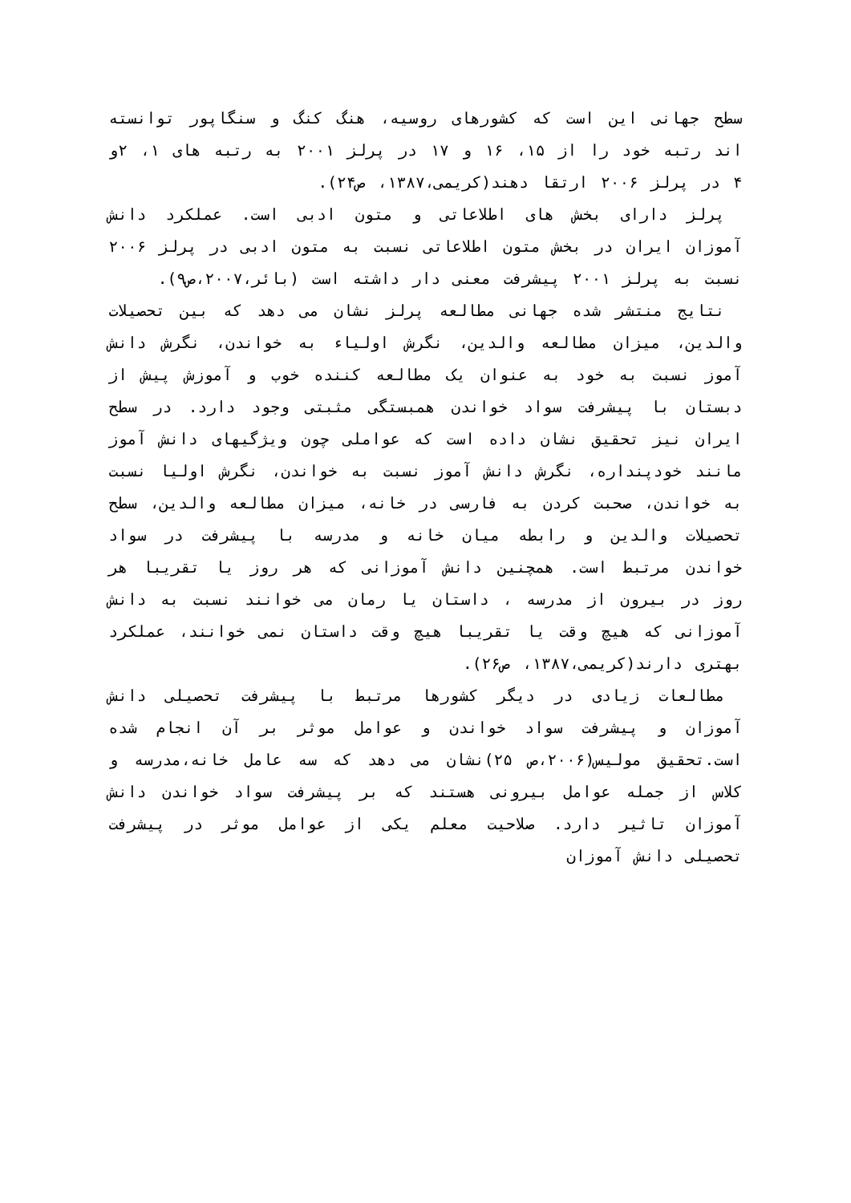سطح جهانی این است که کشورهای روسیه، هنگ کنگ و سنگاپور توانسته اند رتبه خود را از ۱۵، ۱۶ و ۱۷ در پرلز ۲۰۰۱ به رتبه های ۱، ۲و ۴ در پرلز ۲۰۰۶ ارتقا دهند(کریمی،۱۳۸۷، ص۲۴).
پرلز دارای بخش های اطلاعاتی و متون ادبی است. عملکرد دانش آموزان ایران در بخش متون اطلاعاتی نسبت به متون ادبی در پرلز ۲۰۰۶ نسبت به پرلز ۲۰۰۱ پیشرفت معنی دار داشته است (بائر،۲۰۰۷،ص۹).
نتایج منتشر شده جهانی مطالعه پرلز نشان می دهد که بین تحصیلات والدین، میزان مطالعه والدین، نگرش اولیاء به خواندن، نگرش دانش آموز نسبت به خود به عنوان یک مطالعه کننده خوب و آموزش پیش از دبستان با پیشرفت سواد خواندن همبستگی مثبتی وجود دارد. در سطح ایران نیز تحقیق نشان داده است که عواملی چون ویژگیهای دانش آموز مانند خودپنداره، نگرش دانش آموز نسبت به خواندن، نگرش اولیا نسبت به خواندن، صحبت کردن به فارسی در خانه، میزان مطالعه والدین، سطح تحصیلات والدین و رابطه میان خانه و مدرسه با پیشرفت در سواد خواندن مرتبط است. همچنین دانش آموزانی که هر روز یا تقریبا هر روز در بیرون از مدرسه ، داستان یا رمان می خوانند نسبت به دانش آموزانی که هیچ وقت یا تقریبا هیچ وقت داستان نمی خوانند، عملکرد بهتری دارند(کریمی،۱۳۸۷، ص۲۶).
مطالعات زیادی در دیگر کشورها مرتبط با پیشرفت تحصیلی دانش آموزان و پیشرفت سواد خواندن و عوامل موثر بر آن انجام شده است.تحقیق مولیس(۲۰۰۶،ص ۲۵)نشان می دهد که سه عامل خانه،مدرسه و کلاس از جمله عوامل بیرونی هستند که بر پیشرفت سواد خواندن دانش آموزان تاثیر دارد. صلاحیت معلم یکی از عوامل موثر در پیشرفت تحصیلی دانش آموزان